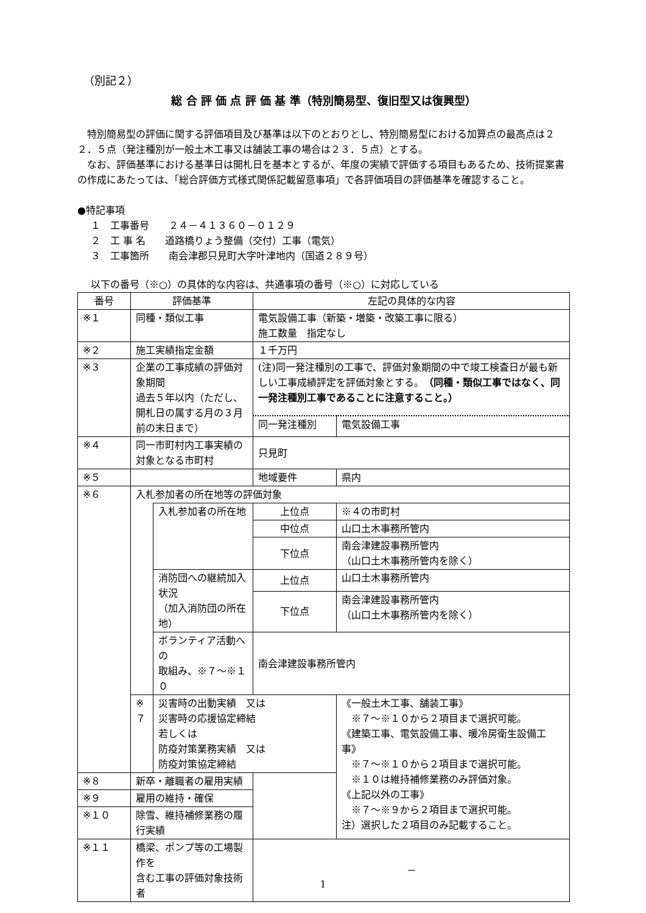（別記２）
総 合 評 価 点 評 価 基 準（特別簡易型、復旧型又は復興型）
特別簡易型の評価に関する評価項目及び基準は以下のとおりとし、特別簡易型における加算点の最高点は２２．５点（発注種別が一般土木工事又は舗装工事の場合は２３．５点）とする。
なお、評価基準における基準日は開札日を基本とするが、年度の実績で評価する項目もあるため、技術提案書の作成にあたっては、「総合評価方式様式関係記載留意事項」で各評価項目の評価基準を確認すること。
●特記事項
１　工事番号　　２４－４１３６０－０１２９
２　工 事 名　　道路橋りょう整備（交付）工事（電気）
３　工事箇所　　南会津郡只見町大字叶津地内（国道２８９号）
以下の番号（※○）の具体的な内容は、共通事項の番号（※○）に対応している
| 番号 | 評価基準 | | 左記の具体的な内容 | |
| --- | --- | --- | --- | --- |
| ※１ | 同種・類似工事 | | 電気設備工事（新築・増築・改築工事に限る） 施工数量 指定なし | |
| ※２ | 施工実績指定金額 | | １千万円 | |
| ※３ | 企業の工事成績の評価対象期間 過去５年以内（ただし、開札日の属する月の３月前の末日まで） | | (注)同一発注種別の工事で、評価対象期間の中で竣工検査日が最も新しい工事成績評定を評価対象とする。 （同種・類似工事ではなく、同一発注種別工事であることに注意すること。） | |
| | | | 同一発注種別 | 電気設備工事 |
| ※４ | 同一市町村内工事実績の 対象となる市町村 | | 只見町 | |
| ※５ | | | 地域要件 | 県内 |
| ※６ | 入札参加者の所在地等の評価対象 | | | |
| | | 入札参加者の所在地 | 上位点 | ※４の市町村 |
| | | | 中位点 | 山口土木事務所管内 |
| | | | 下位点 | 南会津建設事務所管内 （山口土木事務所管内を除く） |
| | | 消防団への継続加入状況 （加入消防団の所在地） | 上位点 | 山口土木事務所管内 |
| | | | 下位点 | 南会津建設事務所管内 （山口土木事務所管内を除く） |
| | | ボランティア活動への 取組み、※７～※１０ | 南会津建設事務所管内 | |
| | ※７ | 災害時の出動実績 又は 災害時の応援協定締結 若しくは 防疫対策業務実績 又は 防疫対策協定締結 | | 《一般土木工事、舗装工事》 ※７～※１０から２項目まで選択可能。 《建築工事、電気設備工事、暖冷房衛生設備工事》 ※７～※１０から２項目まで選択可能。 ※１０は維持補修業務のみ評価対象。 《上記以外の工事》 ※７～※９から２項目まで選択可能。 注）選択した２項目のみ記載すること。 |
| ※８ | 新卒・離職者の雇用実績 | | | |
| ※９ | 雇用の維持・確保 | | | |
| ※１０ | 除雪、維持補修業務の履行実績 | | | |
| ※１１ | 橋梁、ポンプ等の工場製作を 含む工事の評価対象技術者 | | － | |
1